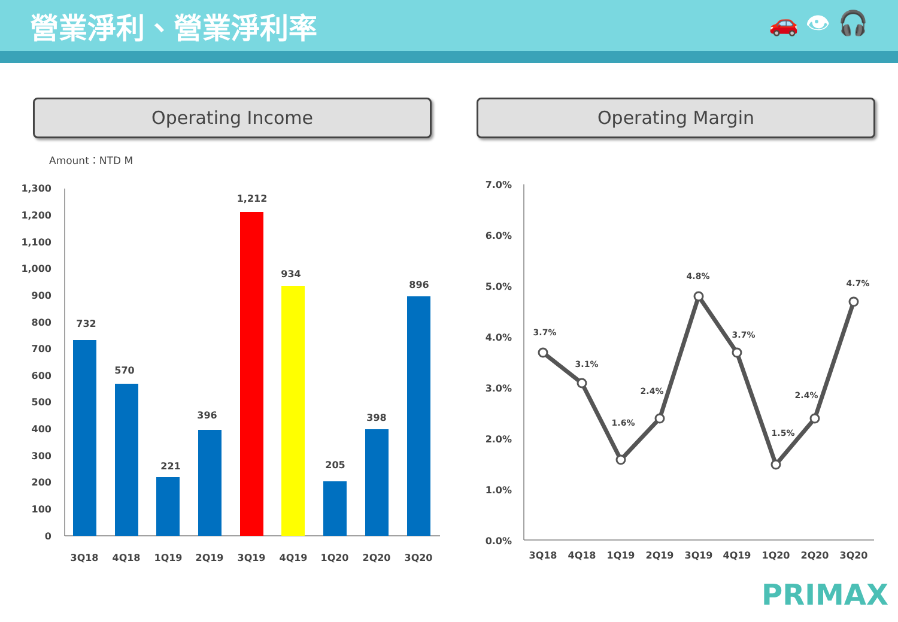營業淨利、營業淨利率
🚗 👁 🎧
Operating Income Operating Margin
Amount：NTD M
1,300
1,200
1,100
1,000
900
800
700
600
500
400
300
200
100
0
732
570
221
396
1,212
934
205
398
896
3Q18
4Q18
1Q19
2Q19
3Q19
4Q19
1Q20
2Q20
3Q20
7.0%
6.0%
5.0%
4.0%
3.0%
2.0%
1.0%
0.0%
3.7%
3.1%
1.6%
2.4%
4.8%
3.7%
1.5%
2.4%
4.7%
3Q18
4Q18
1Q19
2Q19
3Q19
4Q19
1Q20
2Q20
3Q20
PRIMAX